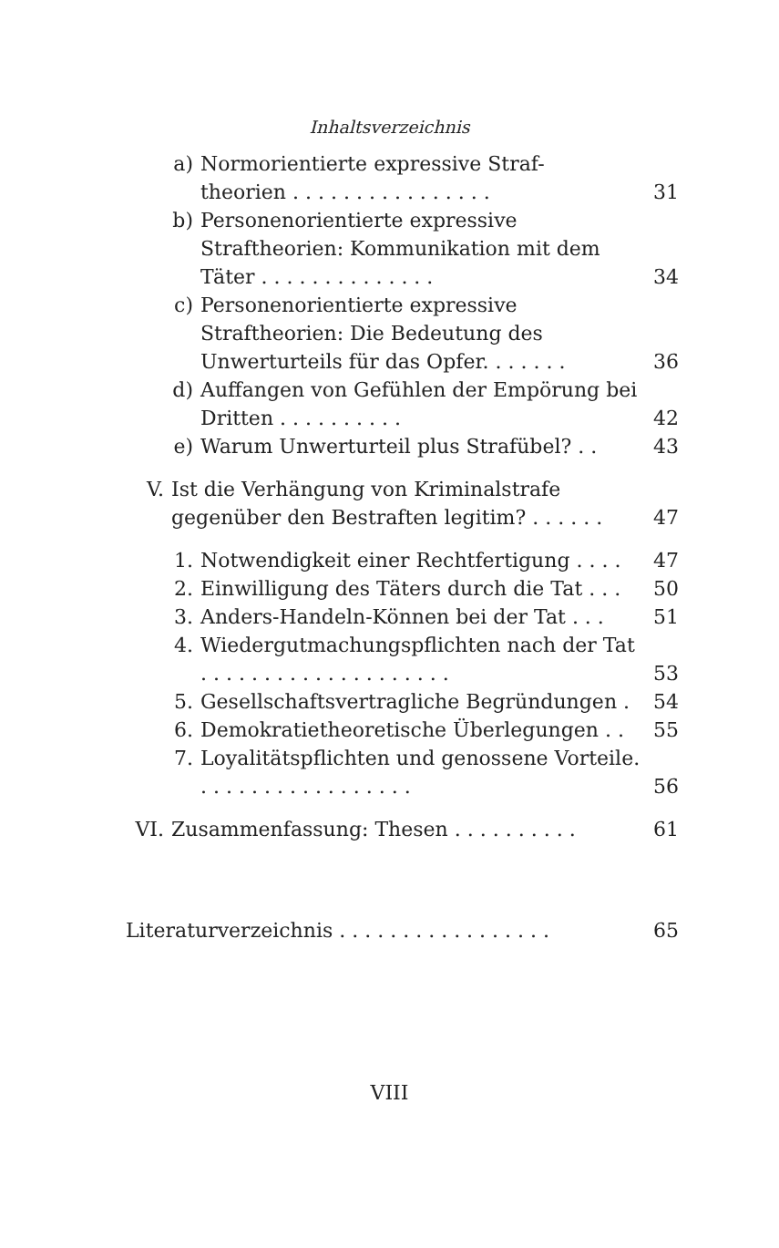Inhaltsverzeichnis
a) Normorientierte expressive Straf-
theorien . . . . . . . . . . . . . . . .
31
b) Personenorientierte expressive Straftheorien: Kommunikation mit dem Täter . . . . . . . . . . . . . .
34
c) Personenorientierte expressive Straftheorien: Die Bedeutung des Unwerturteils für das Opfer. . . . . . .
36
d) Auffangen von Gefühlen der Empörung bei Dritten . . . . . . . . . .
42
e) Warum Unwerturteil plus Strafübel? . . 43
V. Ist die Verhängung von Kriminalstrafe gegenüber den Bestraften legitim? . . . . . .
47
1. Notwendigkeit einer Rechtfertigung . . . . 47
2. Einwilligung des Täters durch die Tat . . . 50
3. Anders-Handeln-Können bei der Tat . . . 51
4. Wiedergutmachungspflichten nach der Tat . . . . . . . . . . . . . . . . . . . .
53
5. Gesellschaftsvertragliche Begründungen . 54
6. Demokratietheoretische Überlegungen . . 55
7. Loyalitätspflichten und genossene Vorteile. . . . . . . . . . . . . . . . . .
56
VI. Zusammenfassung: Thesen . . . . . . . . . . 61
Literaturverzeichnis . . . . . . . . . . . . . . . . . 65
VIII